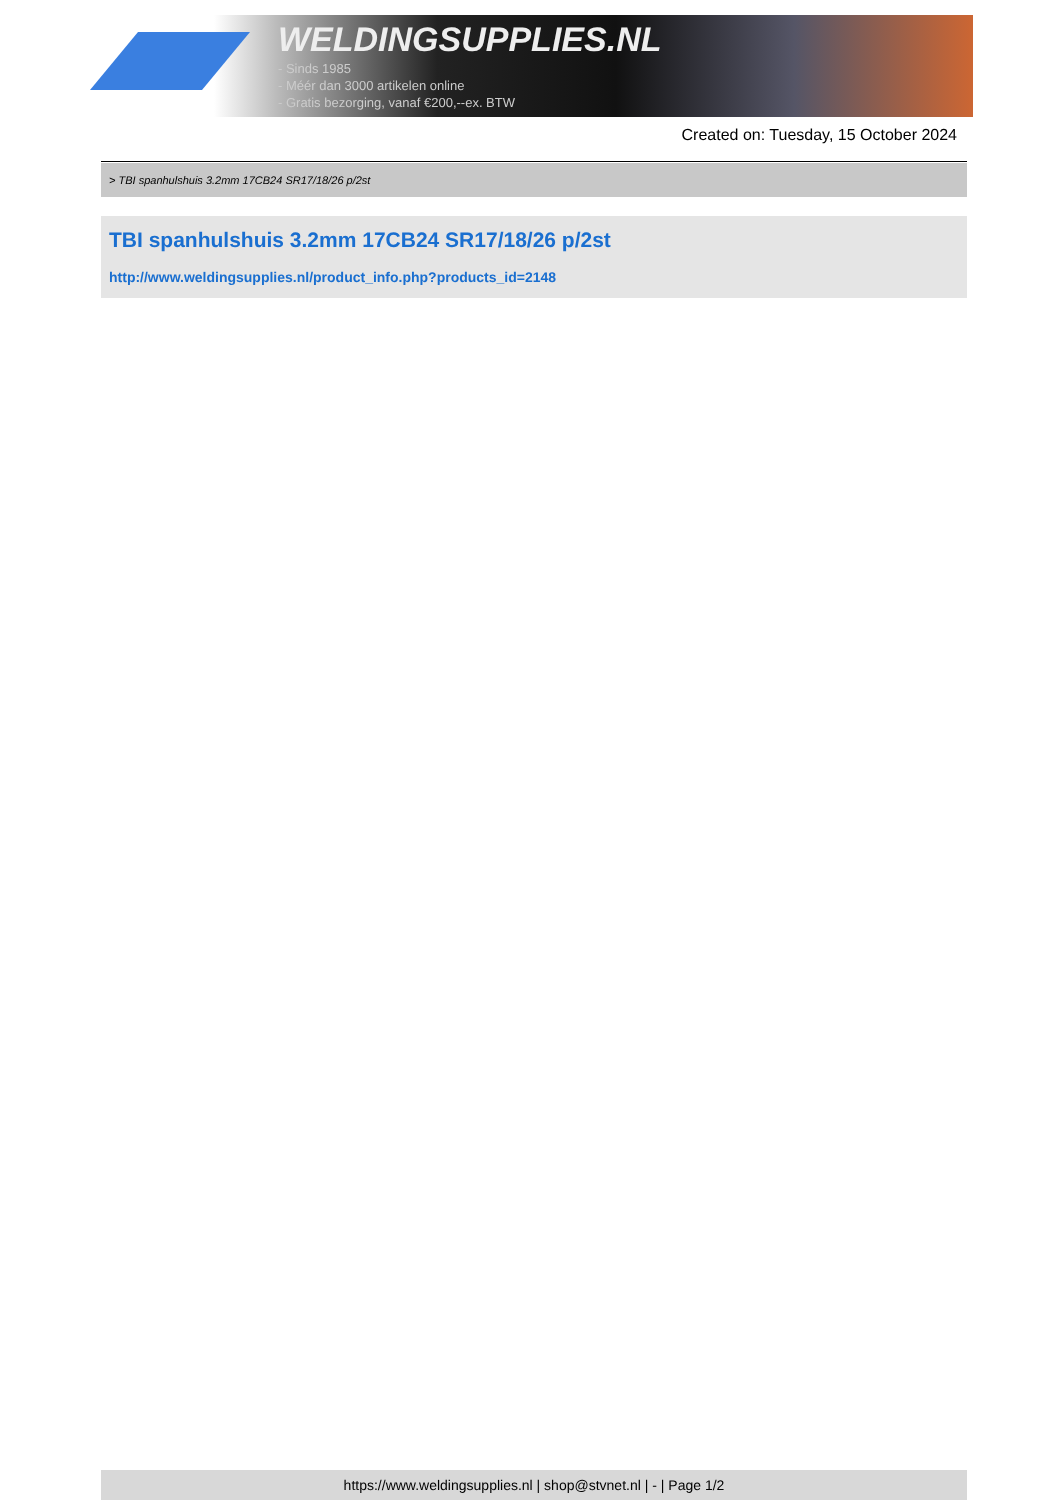WELDINGSUPPLIES.NL
- Sinds 1985
- Méér dan 3000 artikelen online
- Gratis bezorging, vanaf €200,--ex. BTW
Created on: Tuesday, 15 October 2024
> TBI spanhulshuis 3.2mm 17CB24 SR17/18/26 p/2st
TBI spanhulshuis 3.2mm 17CB24 SR17/18/26 p/2st
http://www.weldingsupplies.nl/product_info.php?products_id=2148
https://www.weldingsupplies.nl | shop@stvnet.nl | - | Page 1/2